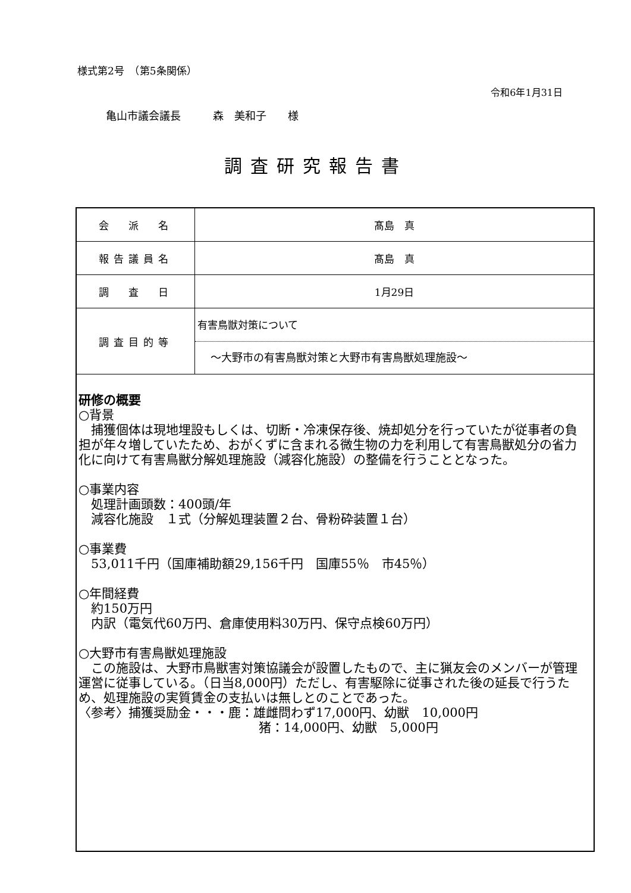様式第2号　（第5条関係）
令和6年1月31日
亀山市議会議長　　　森　美和子　　様
調査研究報告書
| 会 派 名 | 髙島 真 |
| 報告議員名 | 髙島 真 |
| 調 査 日 | 1月29日 |
| 調査目的等 | 有害鳥獣対策について ～大野市の有害鳥獣対策と大野市有害鳥獣処理施設～ |
| 研修の概要 ○背景 捕獲個体は現地埋設もしくは、切断・冷凍保存後、焼却処分を行っていたが従事者の負担が年々増していたため、おがくずに含まれる微生物の力を利用して有害鳥獣処分の省力化に向けて有害鳥獣分解処理施設（減容化施設）の整備を行うこととなった。 ○事業内容 処理計画頭数：400頭/年 減容化施設 １式（分解処理装置２台、骨粉砕装置１台） ○事業費 53,011千円（国庫補助額29,156千円 国庫55％ 市45％） ○年間経費 約150万円 内訳（電気代60万円、倉庫使用料30万円、保守点検60万円） ○大野市有害鳥獣処理施設 この施設は、大野市鳥獣害対策協議会が設置したもので、主に猟友会のメンバーが管理運営に従事している。（日当8,000円）ただし、有害駆除に従事された後の延長で行うため、処理施設の実質賃金の支払いは無しとのことであった。 〈参考〉捕獲奨励金・・・鹿：雄雌問わず17,000円、幼獣 10,000円 猪：14,000円、幼獣 5,000円 | |